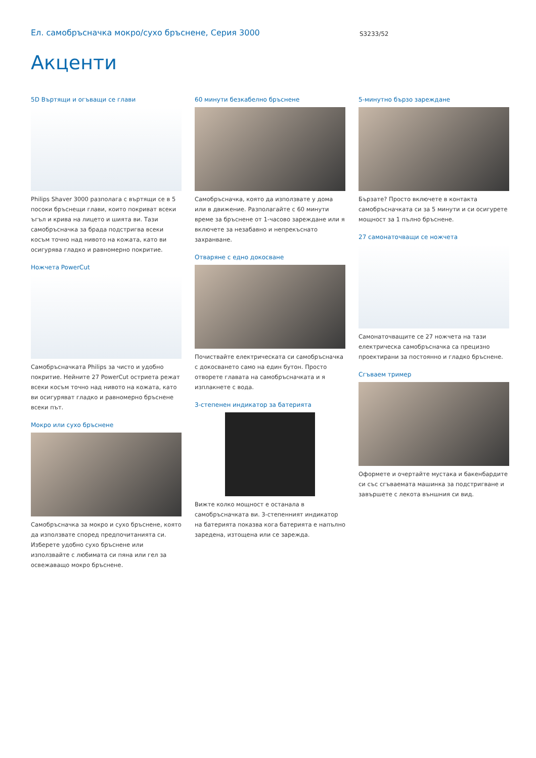Ел. самобръсначка мокро/сухо бръснене, Серия 3000
S3233/52
Акценти
5D Въртящи и огъващи се глави
Philips Shaver 3000 разполага с въртящи се в 5 посоки бръснещи глави, които покриват всеки ъгъл и крива на лицето и шията ви. Тази самобръсначка за брада подстригва всеки косъм точно над нивото на кожата, като ви осигурява гладко и равномерно покритие.
Ножчета PowerCut
Самобръсначката Philips за чисто и удобно покритие. Нейните 27 PowerCut остриета режат всеки косъм точно над нивото на кожата, като ви осигуряват гладко и равномерно бръснене всеки път.
Мокро или сухо бръснене
Самобръсначка за мокро и сухо бръснене, която да използвате според предпочитанията си. Изберете удобно сухо бръснене или използвайте с любимата си пяна или гел за освежаващо мокро бръснене.
60 минути безкабелно бръснене
Самобръсначка, която да използвате у дома или в движение. Разполагайте с 60 минути време за бръснене от 1-часово зареждане или я включете за незабавно и непрекъснато захранване.
Отваряне с едно докосване
Почиствайте електрическата си самобръсначка с докосването само на един бутон. Просто отворете главата на самобръсначката и я изплакнете с вода.
3-степенен индикатор за батерията
Вижте колко мощност е останала в самобръсначката ви. 3-степенният индикатор на батерията показва кога батерията е напълно заредена, изтощена или се зарежда.
5-минутно бързо зареждане
Бързате? Просто включете в контакта самобръсначката си за 5 минути и си осигурете мощност за 1 пълно бръснене.
27 самонаточващи се ножчета
Самонаточващите се 27 ножчета на тази електрическа самобръсначка са прецизно проектирани за постоянно и гладко бръснене.
Сгъваем тример
Оформете и очертайте мустака и бакенбардите си със сгъваемата машинка за подстригване и завършете с лекота външния си вид.